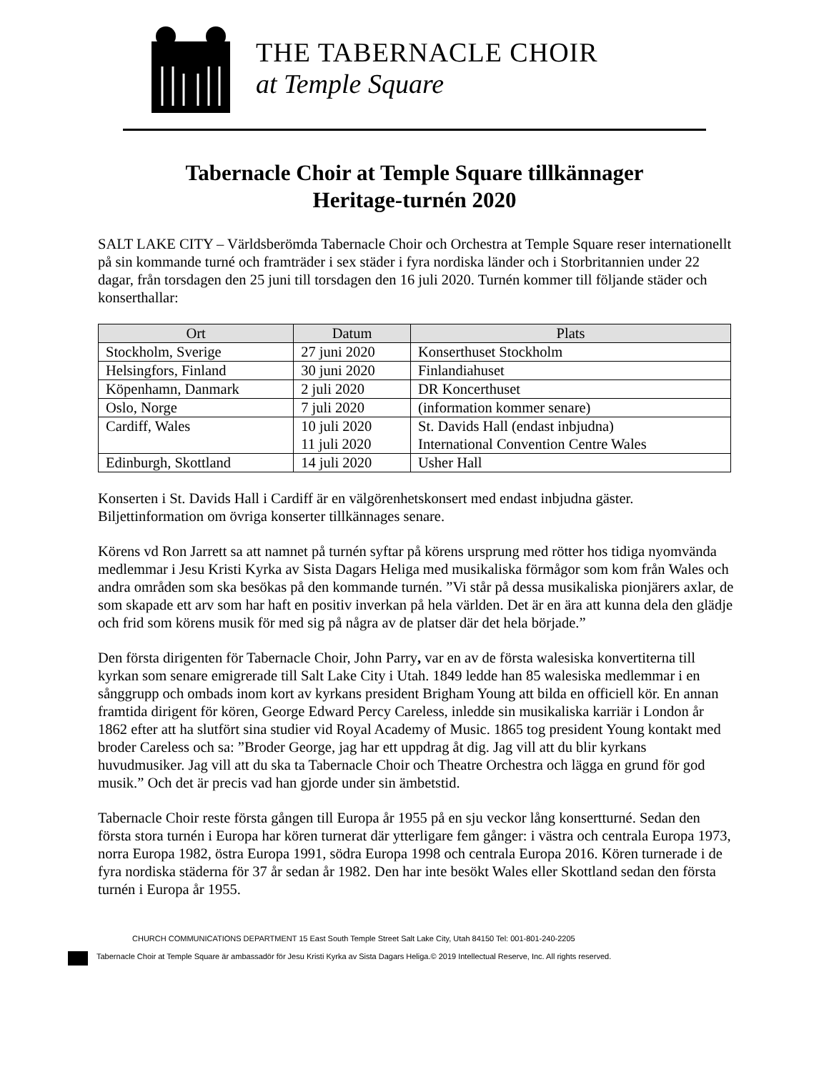THE TABERNACLE CHOIR
at Temple Square
Tabernacle Choir at Temple Square tillkännager
Heritage-turnén 2020
SALT LAKE CITY – Världsberömda Tabernacle Choir och Orchestra at Temple Square reser internationellt på sin kommande turné och framträder i sex städer i fyra nordiska länder och i Storbritannien under 22 dagar, från torsdagen den 25 juni till torsdagen den 16 juli 2020. Turnén kommer till följande städer och konserthallar:
| Ort | Datum | Plats |
| --- | --- | --- |
| Stockholm, Sverige | 27 juni 2020 | Konserthuset Stockholm |
| Helsingfors, Finland | 30 juni 2020 | Finlandiahuset |
| Köpenhamn, Danmark | 2 juli 2020 | DR Koncerthuset |
| Oslo, Norge | 7 juli 2020 | (information kommer senare) |
| Cardiff, Wales | 10 juli 2020 11 juli 2020 | St. Davids Hall (endast inbjudna) International Convention Centre Wales |
| Edinburgh, Skottland | 14 juli 2020 | Usher Hall |
Konserten i St. Davids Hall i Cardiff är en välgörenhetskonsert med endast inbjudna gäster. Biljettinformation om övriga konserter tillkännages senare.
Körens vd Ron Jarrett sa att namnet på turnén syftar på körens ursprung med rötter hos tidiga nyomvända medlemmar i Jesu Kristi Kyrka av Sista Dagars Heliga med musikaliska förmågor som kom från Wales och andra områden som ska besökas på den kommande turnén. ”Vi står på dessa musikaliska pionjärers axlar, de som skapade ett arv som har haft en positiv inverkan på hela världen. Det är en ära att kunna dela den glädje och frid som körens musik för med sig på några av de platser där det hela började.”
Den första dirigenten för Tabernacle Choir, John Parry, var en av de första walesiska konvertiterna till kyrkan som senare emigrerade till Salt Lake City i Utah. 1849 ledde han 85 walesiska medlemmar i en sånggrupp och ombads inom kort av kyrkans president Brigham Young att bilda en officiell kör. En annan framtida dirigent för kören, George Edward Percy Careless, inledde sin musikaliska karriär i London år 1862 efter att ha slutfört sina studier vid Royal Academy of Music. 1865 tog president Young kontakt med broder Careless och sa: ”Broder George, jag har ett uppdrag åt dig. Jag vill att du blir kyrkans huvudmusiker. Jag vill att du ska ta Tabernacle Choir och Theatre Orchestra och lägga en grund för god musik.” Och det är precis vad han gjorde under sin ämbetstid.
Tabernacle Choir reste första gången till Europa år 1955 på en sju veckor lång konsertturné. Sedan den första stora turnén i Europa har kören turnerat där ytterligare fem gånger: i västra och centrala Europa 1973, norra Europa 1982, östra Europa 1991, södra Europa 1998 och centrala Europa 2016. Kören turnerade i de fyra nordiska städerna för 37 år sedan år 1982. Den har inte besökt Wales eller Skottland sedan den första turnén i Europa år 1955.
CHURCH COMMUNICATIONS DEPARTMENT 15 East South Temple Street Salt Lake City, Utah 84150 Tel: 001-801-240-2205
Tabernacle Choir at Temple Square är ambassadör för Jesu Kristi Kyrka av Sista Dagars Heliga.© 2019 Intellectual Reserve, Inc. All rights reserved.